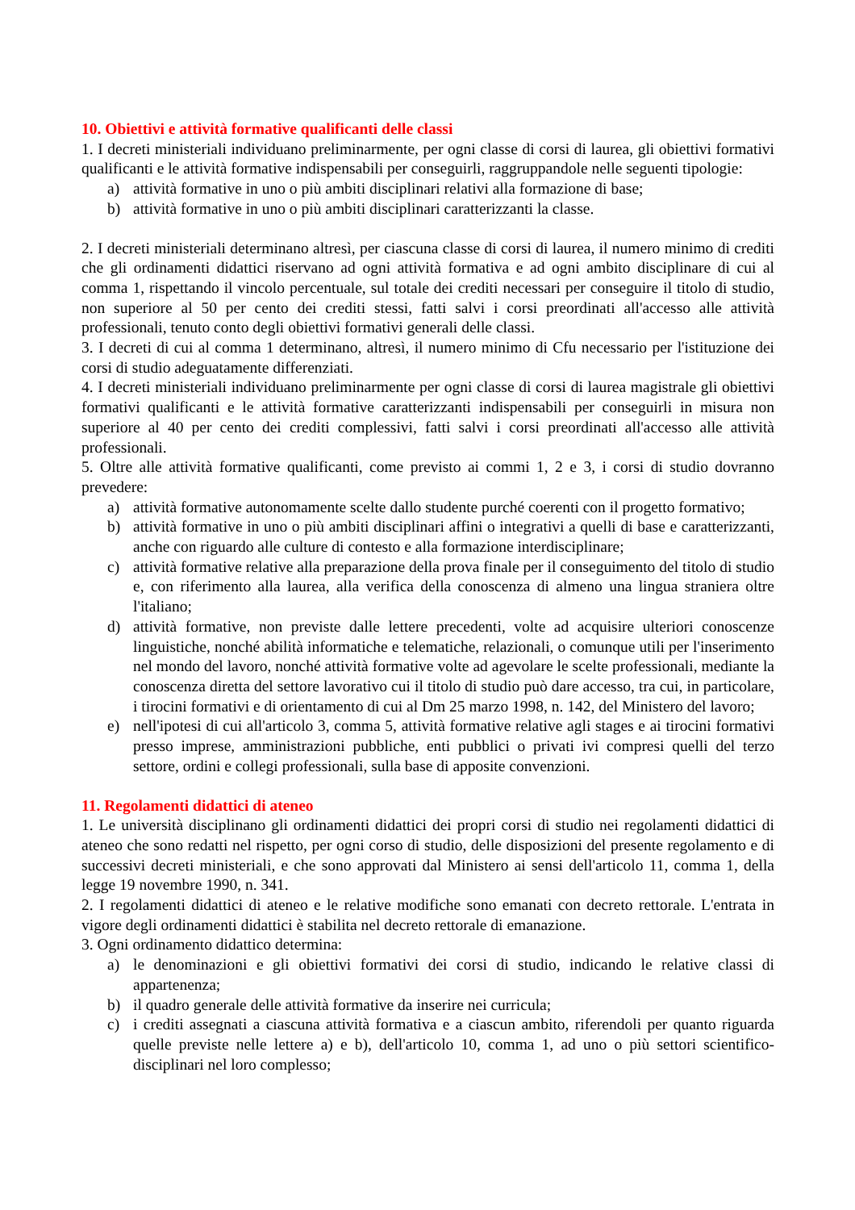10. Obiettivi e attività formative qualificanti delle classi
1. I decreti ministeriali individuano preliminarmente, per ogni classe di corsi di laurea, gli obiettivi formativi qualificanti e le attività formative indispensabili per conseguirli, raggruppandole nelle seguenti tipologie:
a) attività formative in uno o più ambiti disciplinari relativi alla formazione di base;
b) attività formative in uno o più ambiti disciplinari caratterizzanti la classe.
2. I decreti ministeriali determinano altresì, per ciascuna classe di corsi di laurea, il numero minimo di crediti che gli ordinamenti didattici riservano ad ogni attività formativa e ad ogni ambito disciplinare di cui al comma 1, rispettando il vincolo percentuale, sul totale dei crediti necessari per conseguire il titolo di studio, non superiore al 50 per cento dei crediti stessi, fatti salvi i corsi preordinati all'accesso alle attività professionali, tenuto conto degli obiettivi formativi generali delle classi.
3. I decreti di cui al comma 1 determinano, altresì, il numero minimo di Cfu necessario per l'istituzione dei corsi di studio adeguatamente differenziati.
4. I decreti ministeriali individuano preliminarmente per ogni classe di corsi di laurea magistrale gli obiettivi formativi qualificanti e le attività formative caratterizzanti indispensabili per conseguirli in misura non superiore al 40 per cento dei crediti complessivi, fatti salvi i corsi preordinati all'accesso alle attività professionali.
5. Oltre alle attività formative qualificanti, come previsto ai commi 1, 2 e 3, i corsi di studio dovranno prevedere:
a) attività formative autonomamente scelte dallo studente purché coerenti con il progetto formativo;
b) attività formative in uno o più ambiti disciplinari affini o integrativi a quelli di base e caratterizzanti, anche con riguardo alle culture di contesto e alla formazione interdisciplinare;
c) attività formative relative alla preparazione della prova finale per il conseguimento del titolo di studio e, con riferimento alla laurea, alla verifica della conoscenza di almeno una lingua straniera oltre l'italiano;
d) attività formative, non previste dalle lettere precedenti, volte ad acquisire ulteriori conoscenze linguistiche, nonché abilità informatiche e telematiche, relazionali, o comunque utili per l'inserimento nel mondo del lavoro, nonché attività formative volte ad agevolare le scelte professionali, mediante la conoscenza diretta del settore lavorativo cui il titolo di studio può dare accesso, tra cui, in particolare, i tirocini formativi e di orientamento di cui al Dm 25 marzo 1998, n. 142, del Ministero del lavoro;
e) nell'ipotesi di cui all'articolo 3, comma 5, attività formative relative agli stages e ai tirocini formativi presso imprese, amministrazioni pubbliche, enti pubblici o privati ivi compresi quelli del terzo settore, ordini e collegi professionali, sulla base di apposite convenzioni.
11. Regolamenti didattici di ateneo
1. Le università disciplinano gli ordinamenti didattici dei propri corsi di studio nei regolamenti didattici di ateneo che sono redatti nel rispetto, per ogni corso di studio, delle disposizioni del presente regolamento e di successivi decreti ministeriali, e che sono approvati dal Ministero ai sensi dell'articolo 11, comma 1, della legge 19 novembre 1990, n. 341.
2. I regolamenti didattici di ateneo e le relative modifiche sono emanati con decreto rettorale. L'entrata in vigore degli ordinamenti didattici è stabilita nel decreto rettorale di emanazione.
3. Ogni ordinamento didattico determina:
a) le denominazioni e gli obiettivi formativi dei corsi di studio, indicando le relative classi di appartenenza;
b) il quadro generale delle attività formative da inserire nei curricula;
c) i crediti assegnati a ciascuna attività formativa e a ciascun ambito, riferendoli per quanto riguarda quelle previste nelle lettere a) e b), dell'articolo 10, comma 1, ad uno o più settori scientifico-disciplinari nel loro complesso;